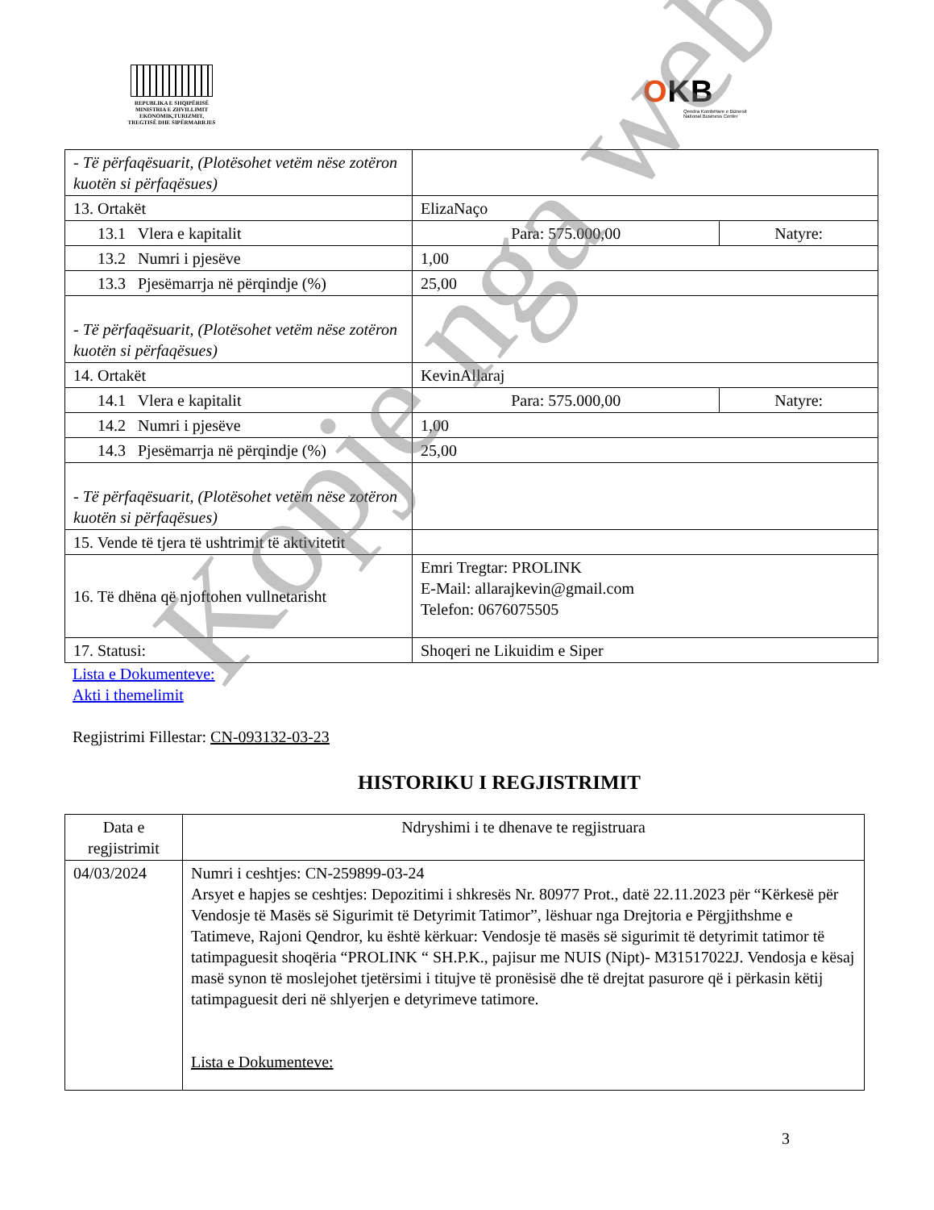REPUBLIKA E SHQIPËRISË
MINISTRIA E ZHVILLIMIT
EKONOMIK,TURIZMIT,
TREGTISË DHE SIPËRMARRJES
OKB
Qendra Kombëtare e Biznesit
National Business Center
| - Të përfaqësuarit, (Plotësohet vetëm nëse zotëron kuotën si përfaqësues) | | |
| 13. Ortakët | ElizaNaço | |
| 13.1 Vlera e kapitalit | Para: 575.000,00 | Natyre: |
| 13.2 Numri i pjesëve | 1,00 | |
| 13.3 Pjesëmarrja në përqindje (%) | 25,00 | |
| - Të përfaqësuarit, (Plotësohet vetëm nëse zotëron kuotën si përfaqësues) | | |
| 14. Ortakët | KevinAllaraj | |
| 14.1 Vlera e kapitalit | Para: 575.000,00 | Natyre: |
| 14.2 Numri i pjesëve | 1,00 | |
| 14.3 Pjesëmarrja në përqindje (%) | 25,00 | |
| - Të përfaqësuarit, (Plotësohet vetëm nëse zotëron kuotën si përfaqësues) | | |
| 15. Vende të tjera të ushtrimit të aktivitetit | | |
| 16. Të dhëna që njoftohen vullnetarisht | Emri Tregtar: PROLINK E-Mail: allarajkevin@gmail.com Telefon: 0676075505 | |
| 17. Statusi: | Shoqeri ne Likuidim e Siper | |
Lista e Dokumenteve:
Akti i themelimit
Regjistrimi Fillestar: CN-093132-03-23
HISTORIKU I REGJISTRIMIT
| Data e regjistrimit | Ndryshimi i te dhenave te regjistruara |
| --- | --- |
| 04/03/2024 | Numri i ceshtjes: CN-259899-03-24 Arsyet e hapjes se ceshtjes: Depozitimi i shkresës Nr. 80977 Prot., datë 22.11.2023 për “Kërkesë për Vendosje të Masës së Sigurimit të Detyrimit Tatimor”, lëshuar nga Drejtoria e Përgjithshme e Tatimeve, Rajoni Qendror, ku është kërkuar: Vendosje të masës së sigurimit të detyrimit tatimor të tatimpaguesit shoqëria “PROLINK “ SH.P.K., pajisur me NUIS (Nipt)- M31517022J. Vendosja e kësaj masë synon të moslejohet tjetërsimi i titujve të pronësisë dhe të drejtat pasurore që i përkasin këtij tatimpaguesit deri në shlyerjen e detyrimeve tatimore. Lista e Dokumenteve: |
3
Kopje nga web